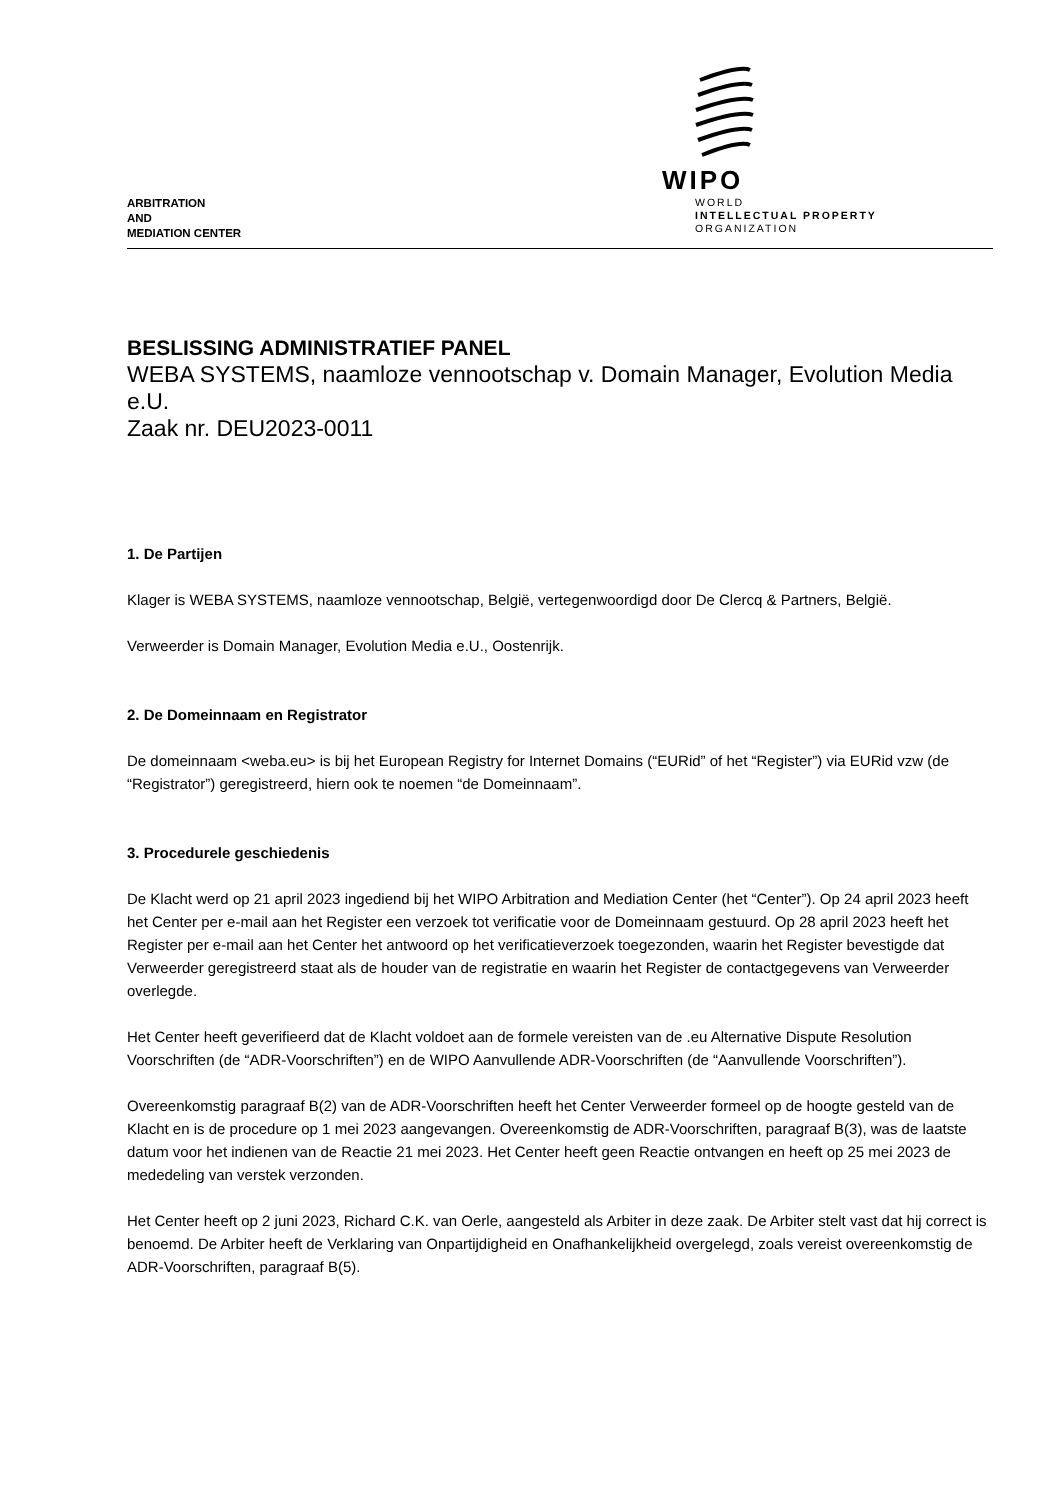ARBITRATION
AND
MEDIATION CENTER
WIPO
WORLD
INTELLECTUAL PROPERTY
ORGANIZATION
BESLISSING ADMINISTRATIEF PANEL
WEBA SYSTEMS, naamloze vennootschap v. Domain Manager, Evolution Media e.U.
Zaak nr. DEU2023-0011
1. De Partijen
Klager is WEBA SYSTEMS, naamloze vennootschap, België, vertegenwoordigd door De Clercq & Partners, België.
Verweerder is Domain Manager, Evolution Media e.U., Oostenrijk.
2. De Domeinnaam en Registrator
De domeinnaam <weba.eu> is bij het European Registry for Internet Domains (“EURid” of het “Register”) via EURid vzw (de “Registrator”) geregistreerd, hiern ook te noemen “de Domeinnaam”.
3. Procedurele geschiedenis
De Klacht werd op 21 april 2023 ingediend bij het WIPO Arbitration and Mediation Center (het “Center”). Op 24 april 2023 heeft het Center per e-mail aan het Register een verzoek tot verificatie voor de Domeinnaam gestuurd. Op 28 april 2023 heeft het Register per e-mail aan het Center het antwoord op het verificatieverzoek toegezonden, waarin het Register bevestigde dat Verweerder geregistreerd staat als de houder van de registratie en waarin het Register de contactgegevens van Verweerder overlegde.
Het Center heeft geverifieerd dat de Klacht voldoet aan de formele vereisten van de .eu Alternative Dispute Resolution Voorschriften (de “ADR-Voorschriften”) en de WIPO Aanvullende ADR-Voorschriften (de “Aanvullende Voorschriften”).
Overeenkomstig paragraaf B(2) van de ADR-Voorschriften heeft het Center Verweerder formeel op de hoogte gesteld van de Klacht en is de procedure op 1 mei 2023 aangevangen. Overeenkomstig de ADR-Voorschriften, paragraaf B(3), was de laatste datum voor het indienen van de Reactie 21 mei 2023. Het Center heeft geen Reactie ontvangen en heeft op 25 mei 2023 de mededeling van verstek verzonden.
Het Center heeft op 2 juni 2023, Richard C.K. van Oerle, aangesteld als Arbiter in deze zaak. De Arbiter stelt vast dat hij correct is benoemd. De Arbiter heeft de Verklaring van Onpartijdigheid en Onafhankelijkheid overgelegd, zoals vereist overeenkomstig de ADR-Voorschriften, paragraaf B(5).